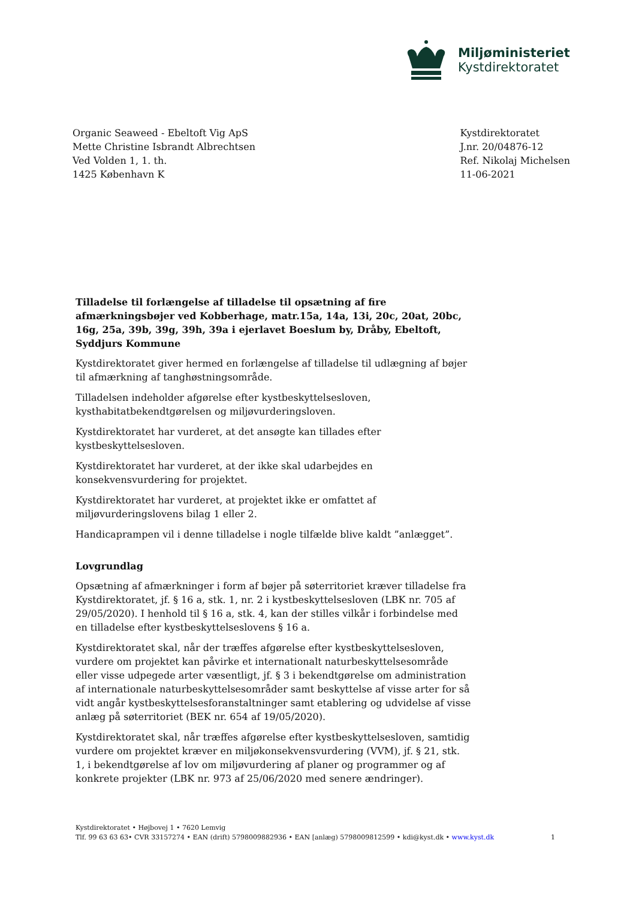Miljøministeriet
Kystdirektoratet
Organic Seaweed - Ebeltoft Vig ApS
Mette Christine Isbrandt Albrechtsen
Ved Volden 1, 1. th.
1425 København K
Kystdirektoratet
J.nr. 20/04876-12
Ref. Nikolaj Michelsen
11-06-2021
Tilladelse til forlængelse af tilladelse til opsætning af fire afmærkningsbøjer ved Kobberhage, matr.15a, 14a, 13i, 20c, 20at, 20bc, 16g, 25a, 39b, 39g, 39h, 39a i ejerlavet Boeslum by, Dråby, Ebeltoft, Syddjurs Kommune
Kystdirektoratet giver hermed en forlængelse af tilladelse til udlægning af bøjer til afmærkning af tanghøstningsområde.
Tilladelsen indeholder afgørelse efter kystbeskyttelsesloven, kysthabitatbekendtgørelsen og miljøvurderingsloven.
Kystdirektoratet har vurderet, at det ansøgte kan tillades efter kystbeskyttelsesloven.
Kystdirektoratet har vurderet, at der ikke skal udarbejdes en konsekvensvurdering for projektet.
Kystdirektoratet har vurderet, at projektet ikke er omfattet af miljøvurderingslovens bilag 1 eller 2.
Handicaprampen vil i denne tilladelse i nogle tilfælde blive kaldt ”anlægget”.
Lovgrundlag
Opsætning af afmærkninger i form af bøjer på søterritoriet kræver tilladelse fra Kystdirektoratet, jf. § 16 a, stk. 1, nr. 2 i kystbeskyttelsesloven (LBK nr. 705 af 29/05/2020). I henhold til § 16 a, stk. 4, kan der stilles vilkår i forbindelse med en tilladelse efter kystbeskyttelseslovens § 16 a.
Kystdirektoratet skal, når der træffes afgørelse efter kystbeskyttelsesloven, vurdere om projektet kan påvirke et internationalt naturbeskyttelsesområde eller visse udpegede arter væsentligt, jf. § 3 i bekendtgørelse om administration af internationale naturbeskyttelsesområder samt beskyttelse af visse arter for så vidt angår kystbeskyttelsesforanstaltninger samt etablering og udvidelse af visse anlæg på søterritoriet (BEK nr. 654 af 19/05/2020).
Kystdirektoratet skal, når træffes afgørelse efter kystbeskyttelsesloven, samtidig vurdere om projektet kræver en miljøkonsekvensvurdering (VVM), jf. § 21, stk. 1, i bekendtgørelse af lov om miljøvurdering af planer og programmer og af konkrete projekter (LBK nr. 973 af 25/06/2020 med senere ændringer).
Kystdirektoratet • Højbovej 1 • 7620 Lemvig
Tlf. 99 63 63 63• CVR 33157274 • EAN (drift) 5798009882936 • EAN [anlæg) 5798009812599 • kdi@kyst.dk • www.kyst.dk
1